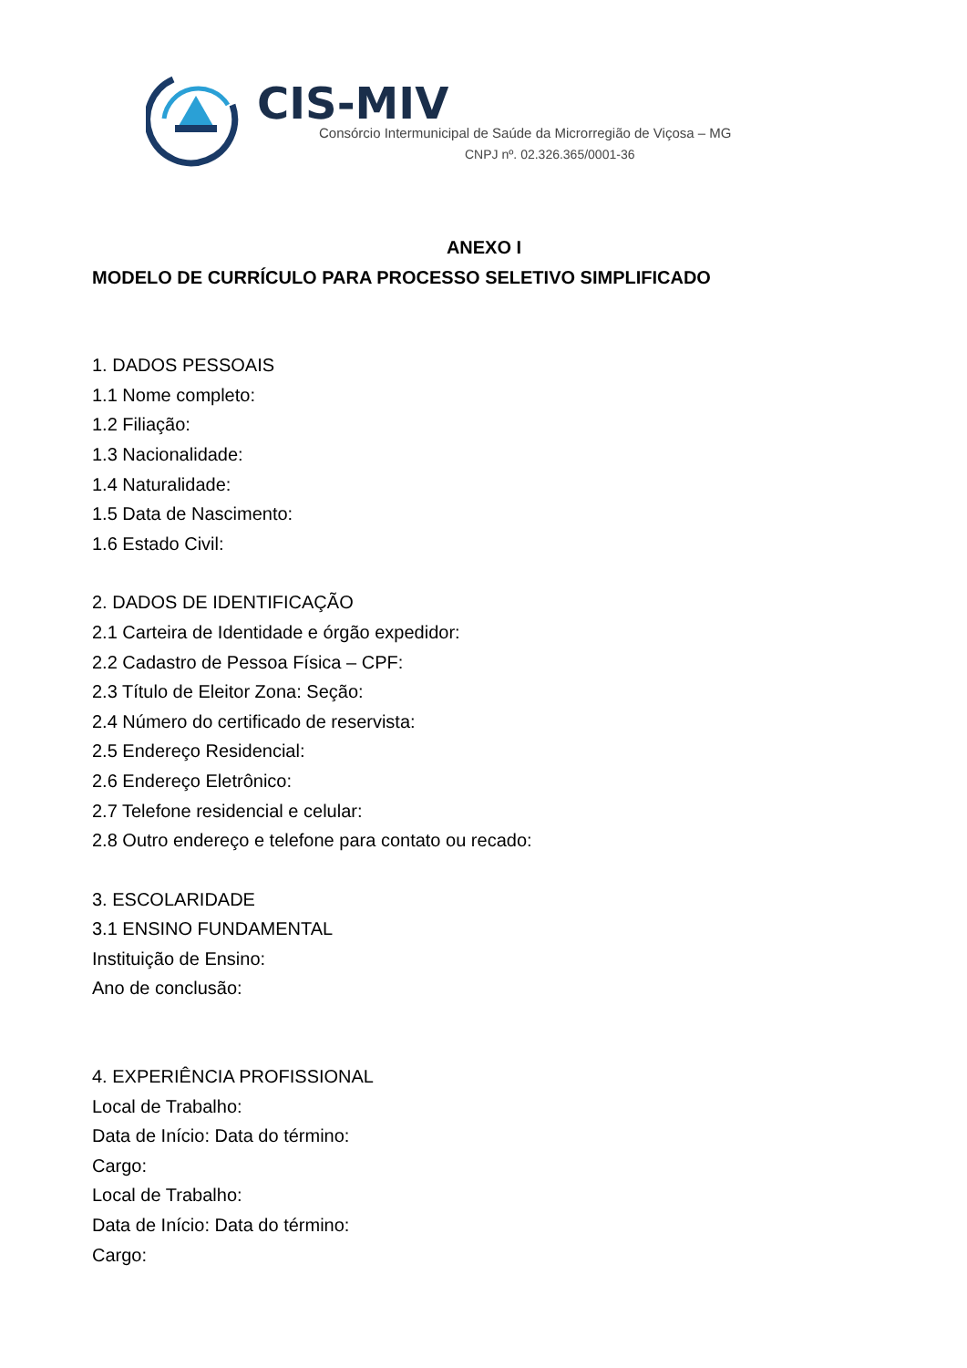CIS-MIV
Consórcio Intermunicipal de Saúde da Microrregião de Viçosa – MG
CNPJ nº. 02.326.365/0001-36
ANEXO I
MODELO DE CURRÍCULO PARA PROCESSO SELETIVO SIMPLIFICADO
1. DADOS PESSOAIS
1.1 Nome completo:
1.2 Filiação:
1.3 Nacionalidade:
1.4 Naturalidade:
1.5 Data de Nascimento:
1.6 Estado Civil:
2. DADOS DE IDENTIFICAÇÃO
2.1 Carteira de Identidade e órgão expedidor:
2.2 Cadastro de Pessoa Física – CPF:
2.3 Título de Eleitor Zona: Seção:
2.4 Número do certificado de reservista:
2.5 Endereço Residencial:
2.6 Endereço Eletrônico:
2.7 Telefone residencial e celular:
2.8 Outro endereço e telefone para contato ou recado:
3. ESCOLARIDADE
3.1 ENSINO FUNDAMENTAL
Instituição de Ensino:
Ano de conclusão:
4. EXPERIÊNCIA PROFISSIONAL
Local de Trabalho:
Data de Início: Data do término:
Cargo:
Local de Trabalho:
Data de Início: Data do término:
Cargo: